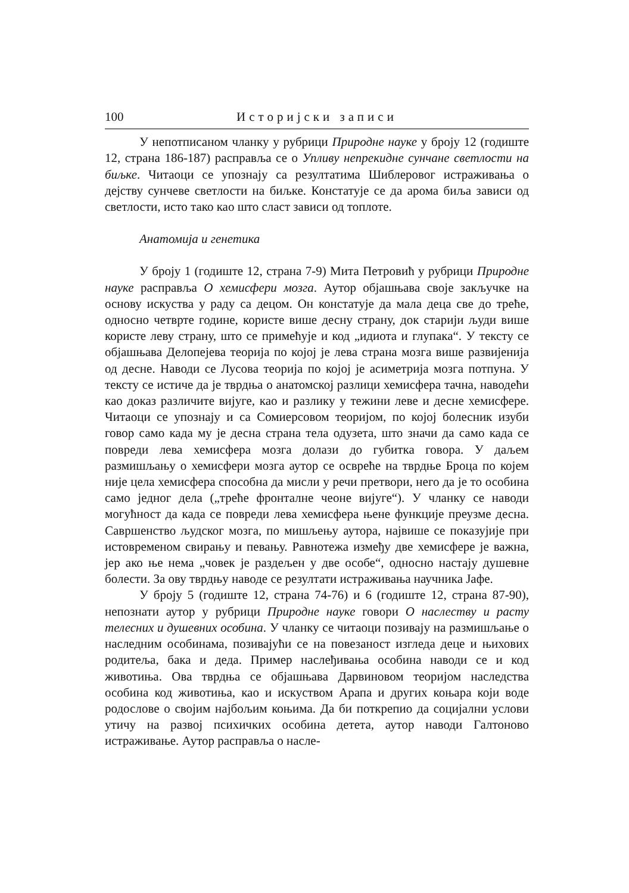100 Историјски записи
У непотписаном чланку у рубрици Природне науке у броју 12 (годиште 12, страна 186-187) расправља се о Упливу непрекидне сунчане светлости на биљке. Читаоци се упознају са резултатима Шиблеровог истраживања о дејству сунчеве светлости на биљке. Констатује се да арома биља зависи од светлости, исто тако као што сласт зависи од топлоте.
Анатомија и генетика
У броју 1 (годиште 12, страна 7-9) Мита Петровић у рубрици Природне науке расправља О хемисфери мозга. Аутор објашњава своје закључке на основу искуства у раду са децом. Он констатује да мала деца све до треће, односно четврте године, користе више десну страну, док старији људи више користе леву страну, што се примећује и код „идиота и глупака“. У тексту се објашњава Делопејева теорија по којој је лева страна мозга више развијенија од десне. Наводи се Лусова теорија по којој је асиметрија мозга потпуна. У тексту се истиче да је тврдња о анатомској разлици хемисфера тачна, наводећи као доказ различите вијуге, као и разлику у тежини леве и десне хемисфере. Читаоци се упознају и са Сомиерсовом теоријом, по којој болесник изуби говор само када му је десна страна тела одузета, што значи да само када се повреди лева хемисфера мозга долази до губитка говора. У даљем размишљању о хемисфери мозга аутор се освреће на тврдње Броца по којем није цела хемисфера способна да мисли у речи претвори, него да је то особина само једног дела („треће фронталне чеоне вијуге“). У чланку се наводи могућност да када се повреди лева хемисфера њене функције преузме десна. Савршенство људског мозга, по мишљењу аутора, највише се показујије при истовременом свирању и певању. Равнотежа између две хемисфере је важна, јер ако ње нема „човек је раздељен у две особе“, односно настају душевне болести. За ову тврдњу наводе се резултати истраживања научника Јафе.
У броју 5 (годиште 12, страна 74-76) и 6 (годиште 12, страна 87-90), непознати аутор у рубрици Природне науке говори О наслеству и расту телесних и душевних особина. У чланку се читаоци позивају на размишљање о наследним особинама, позивајући се на повезаност изгледа деце и њихових родитеља, бака и деда. Пример наслеђивања особина наводи се и код животиња. Ова тврдња се објашњава Дарвиновом теоријом наследства особина код животиња, као и искуством Арапа и других коњара који воде родослове о својим најбољим коњима. Да би поткрепио да социјални услови утичу на развој психичких особина детета, аутор наводи Галтоново истраживање. Аутор расправља о насле-